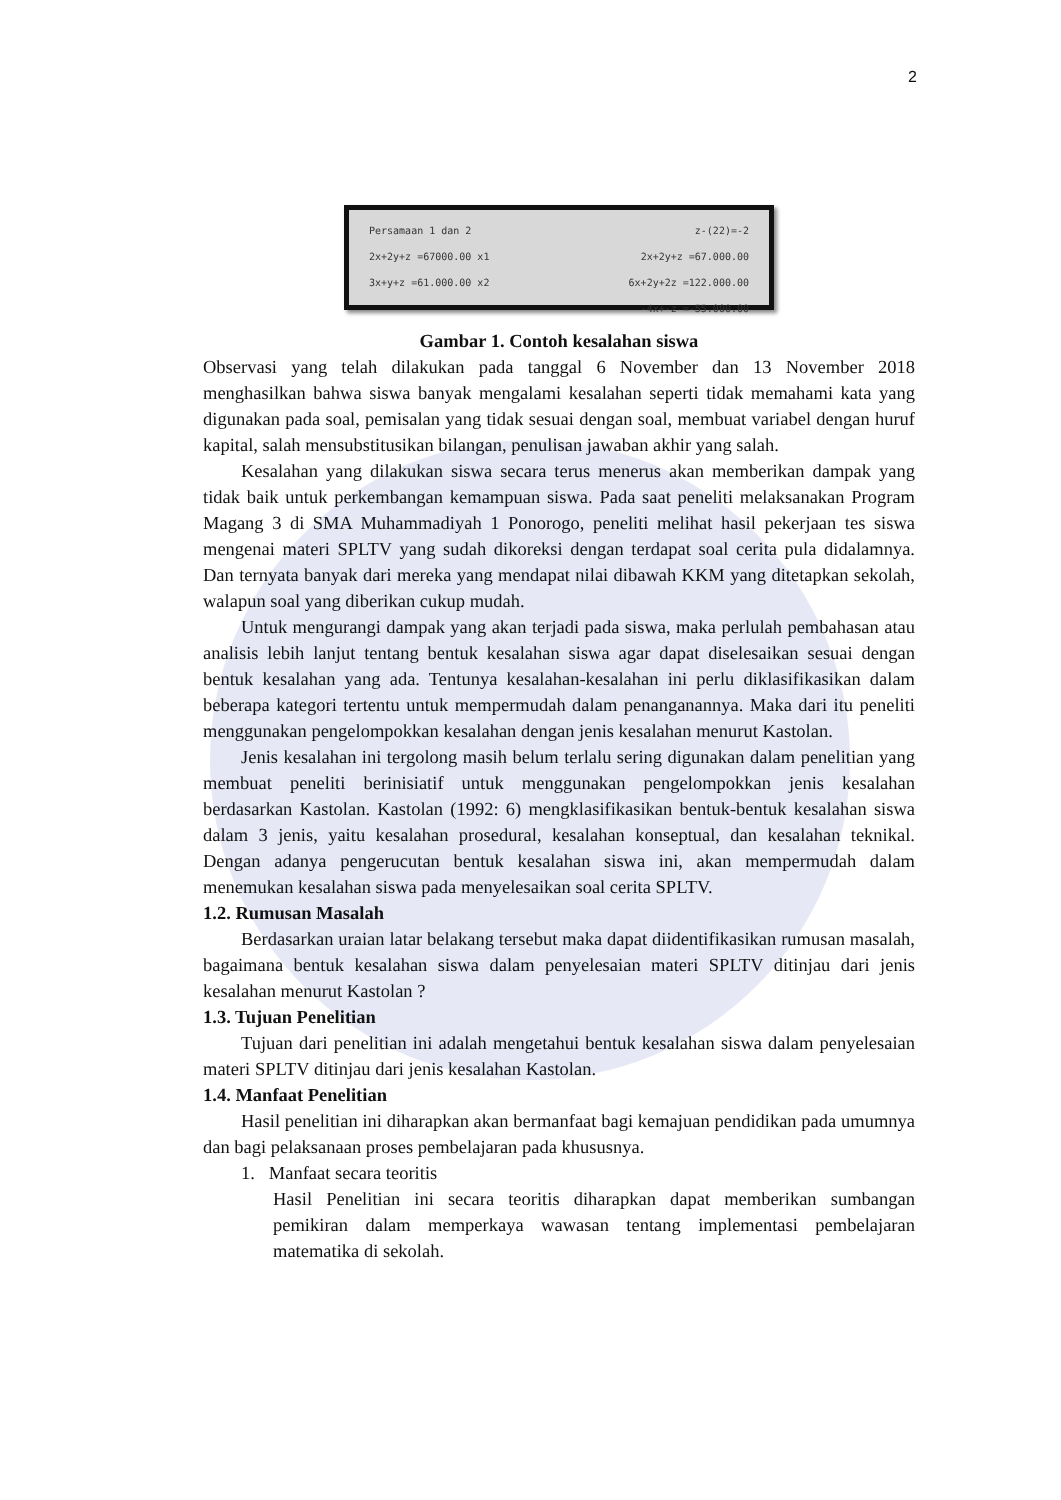2
Persamaan 1 dan 2 z-(22)=-2
2x+2y+z =67000.00 x1 2x+2y+z =67.000.00
3x+y+z =61.000.00 x2 6x+2y+2z =122.000.00
-4x+-z =-55.000.00
Gambar 1. Contoh kesalahan siswa
Observasi yang telah dilakukan pada tanggal 6 November dan 13 November 2018 menghasilkan bahwa siswa banyak mengalami kesalahan seperti tidak memahami kata yang digunakan pada soal, pemisalan yang tidak sesuai dengan soal, membuat variabel dengan huruf kapital, salah mensubstitusikan bilangan, penulisan jawaban akhir yang salah.
Kesalahan yang dilakukan siswa secara terus menerus akan memberikan dampak yang tidak baik untuk perkembangan kemampuan siswa. Pada saat peneliti melaksanakan Program Magang 3 di SMA Muhammadiyah 1 Ponorogo, peneliti melihat hasil pekerjaan tes siswa mengenai materi SPLTV yang sudah dikoreksi dengan terdapat soal cerita pula didalamnya. Dan ternyata banyak dari mereka yang mendapat nilai dibawah KKM yang ditetapkan sekolah, walapun soal yang diberikan cukup mudah.
Untuk mengurangi dampak yang akan terjadi pada siswa, maka perlulah pembahasan atau analisis lebih lanjut tentang bentuk kesalahan siswa agar dapat diselesaikan sesuai dengan bentuk kesalahan yang ada. Tentunya kesalahan-kesalahan ini perlu diklasifikasikan dalam beberapa kategori tertentu untuk mempermudah dalam penanganannya. Maka dari itu peneliti menggunakan pengelompokkan kesalahan dengan jenis kesalahan menurut Kastolan.
Jenis kesalahan ini tergolong masih belum terlalu sering digunakan dalam penelitian yang membuat peneliti berinisiatif untuk menggunakan pengelompokkan jenis kesalahan berdasarkan Kastolan. Kastolan (1992: 6) mengklasifikasikan bentuk-bentuk kesalahan siswa dalam 3 jenis, yaitu kesalahan prosedural, kesalahan konseptual, dan kesalahan teknikal. Dengan adanya pengerucutan bentuk kesalahan siswa ini, akan mempermudah dalam menemukan kesalahan siswa pada menyelesaikan soal cerita SPLTV.
1.2. Rumusan Masalah
Berdasarkan uraian latar belakang tersebut maka dapat diidentifikasikan rumusan masalah, bagaimana bentuk kesalahan siswa dalam penyelesaian materi SPLTV ditinjau dari jenis kesalahan menurut Kastolan ?
1.3. Tujuan Penelitian
Tujuan dari penelitian ini adalah mengetahui bentuk kesalahan siswa dalam penyelesaian materi SPLTV ditinjau dari jenis kesalahan Kastolan.
1.4. Manfaat Penelitian
Hasil penelitian ini diharapkan akan bermanfaat bagi kemajuan pendidikan pada umumnya dan bagi pelaksanaan proses pembelajaran pada khususnya.
1. Manfaat secara teoritis
Hasil Penelitian ini secara teoritis diharapkan dapat memberikan sumbangan pemikiran dalam memperkaya wawasan tentang implementasi pembelajaran matematika di sekolah.